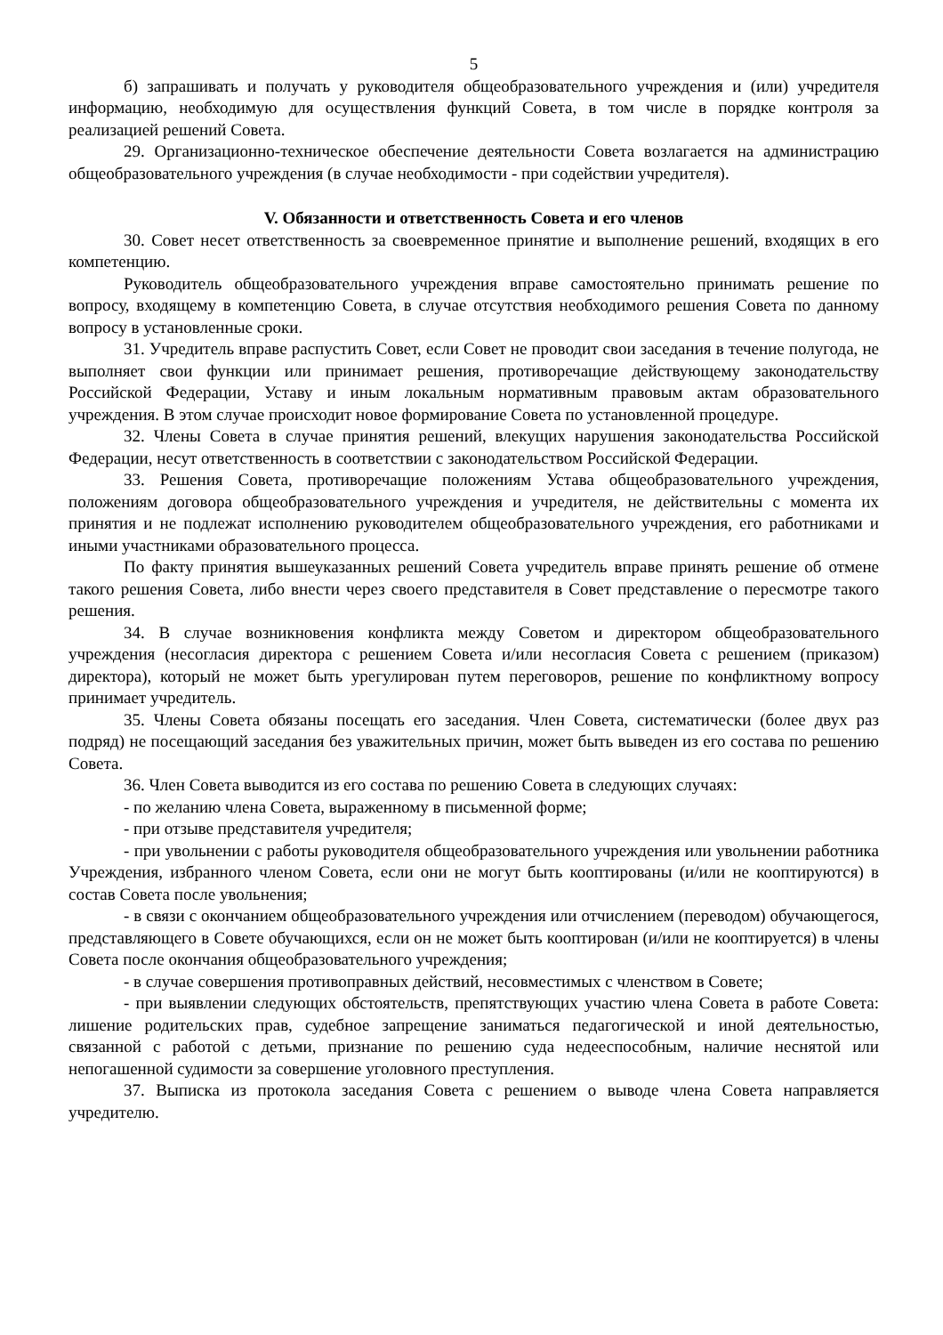5
б) запрашивать и получать у руководителя общеобразовательного учреждения и (или) учредителя информацию, необходимую для осуществления функций Совета, в том числе в порядке контроля за реализацией решений Совета.
29. Организационно-техническое обеспечение деятельности Совета возлагается на администрацию общеобразовательного учреждения (в случае необходимости - при содействии учредителя).
V. Обязанности и ответственность Совета и его членов
30. Совет несет ответственность за своевременное принятие и выполнение решений, входящих в его компетенцию.
Руководитель общеобразовательного учреждения вправе самостоятельно принимать решение по вопросу, входящему в компетенцию Совета, в случае отсутствия необходимого решения Совета по данному вопросу в установленные сроки.
31. Учредитель вправе распустить Совет, если Совет не проводит свои заседания в течение полугода, не выполняет свои функции или принимает решения, противоречащие действующему законодательству Российской Федерации, Уставу и иным локальным нормативным правовым актам образовательного учреждения. В этом случае происходит новое формирование Совета по установленной процедуре.
32. Члены Совета в случае принятия решений, влекущих нарушения законодательства Российской Федерации, несут ответственность в соответствии с законодательством Российской Федерации.
33. Решения Совета, противоречащие положениям Устава общеобразовательного учреждения, положениям договора общеобразовательного учреждения и учредителя, не действительны с момента их принятия и не подлежат исполнению руководителем общеобразовательного учреждения, его работниками и иными участниками образовательного процесса.
По факту принятия вышеуказанных решений Совета учредитель вправе принять решение об отмене такого решения Совета, либо внести через своего представителя в Совет представление о пересмотре такого решения.
34. В случае возникновения конфликта между Советом и директором общеобразовательного учреждения (несогласия директора с решением Совета и/или несогласия Совета с решением (приказом) директора), который не может быть урегулирован путем переговоров, решение по конфликтному вопросу принимает учредитель.
35. Члены Совета обязаны посещать его заседания. Член Совета, систематически (более двух раз подряд) не посещающий заседания без уважительных причин, может быть выведен из его состава по решению Совета.
36. Член Совета выводится из его состава по решению Совета в следующих случаях:
- по желанию члена Совета, выраженному в письменной форме;
- при отзыве представителя учредителя;
- при увольнении с работы руководителя общеобразовательного учреждения или увольнении работника Учреждения, избранного членом Совета, если они не могут быть кооптированы (и/или не кооптируются) в состав Совета после увольнения;
- в связи с окончанием общеобразовательного учреждения или отчислением (переводом) обучающегося, представляющего в Совете обучающихся, если он не может быть кооптирован (и/или не кооптируется) в члены Совета после окончания общеобразовательного учреждения;
- в случае совершения противоправных действий, несовместимых с членством в Совете;
- при выявлении следующих обстоятельств, препятствующих участию члена Совета в работе Совета: лишение родительских прав, судебное запрещение заниматься педагогической и иной деятельностью, связанной с работой с детьми, признание по решению суда недееспособным, наличие неснятой или непогашенной судимости за совершение уголовного преступления.
37. Выписка из протокола заседания Совета с решением о выводе члена Совета направляется учредителю.